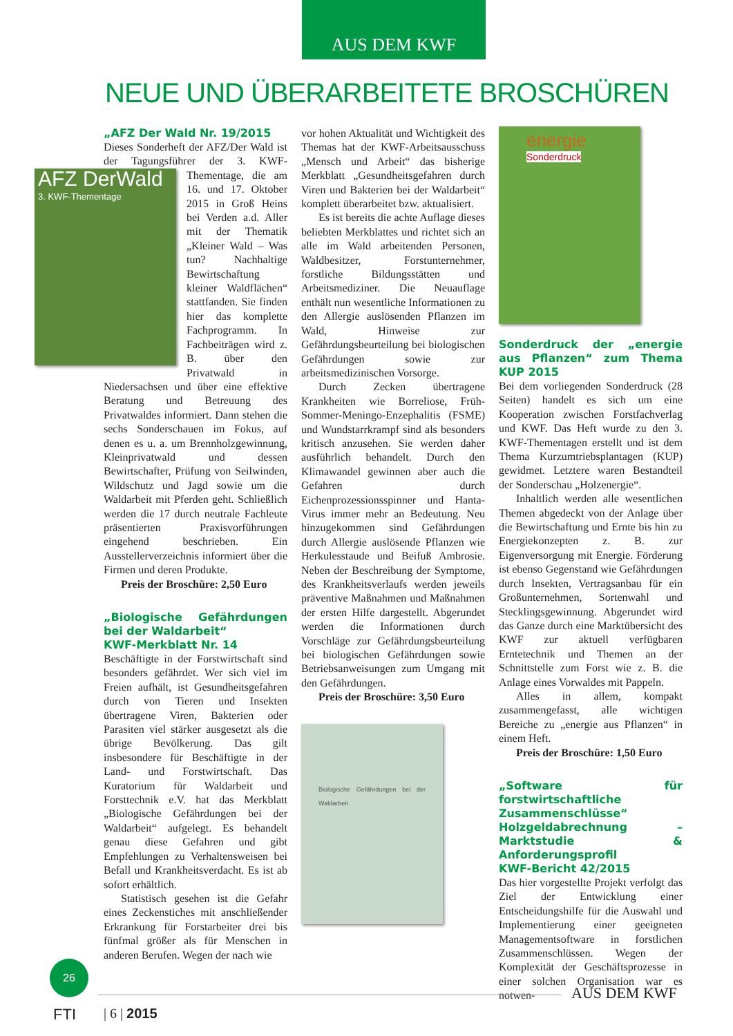AUS DEM KWF
NEUE UND ÜBERARBEITETE BROSCHÜREN
„AFZ Der Wald Nr. 19/2015
Dieses Sonderheft der AFZ/Der Wald ist der Tagungsführer der 3. KWF- AFZ DerWald
3. KWF-Thementage Thementage, die am 16. und 17. Oktober 2015 in Groß Heins bei Verden a.d. Aller mit der Thematik „Kleiner Wald – Was tun? Nachhaltige Bewirtschaftung kleiner Waldflächen“ stattfanden. Sie finden hier das komplette Fachprogramm. In Fachbeiträgen wird z. B. über den Privatwald in Niedersachsen und über eine effektive Beratung und Betreuung des Privatwaldes informiert. Dann stehen die sechs Sonderschauen im Fokus, auf denen es u. a. um Brennholzgewinnung, Kleinprivatwald und dessen Bewirtschafter, Prüfung von Seilwinden, Wildschutz und Jagd sowie um die Waldarbeit mit Pferden geht. Schließlich werden die 17 durch neutrale Fachleute präsentierten Praxisvorführungen eingehend beschrieben. Ein Ausstellerverzeichnis informiert über die Firmen und deren Produkte.
Preis der Broschüre: 2,50 Euro
„Biologische Gefährdungen bei der Waldarbeit“
KWF-Merkblatt Nr. 14
Beschäftigte in der Forstwirtschaft sind besonders gefährdet. Wer sich viel im Freien aufhält, ist Gesundheitsgefahren durch von Tieren und Insekten übertragene Viren, Bakterien oder Parasiten viel stärker ausgesetzt als die übrige Bevölkerung. Das gilt insbesondere für Beschäftigte in der Land- und Forstwirtschaft. Das Kuratorium für Waldarbeit und Forsttechnik e.V. hat das Merkblatt „Biologische Gefährdungen bei der Waldarbeit“ aufgelegt. Es behandelt genau diese Gefahren und gibt Empfehlungen zu Verhaltensweisen bei Befall und Krankheitsverdacht. Es ist ab sofort erhältlich.
Statistisch gesehen ist die Gefahr eines Zeckenstiches mit anschließender Erkrankung für Forstarbeiter drei bis fünfmal größer als für Menschen in anderen Berufen. Wegen der nach wie
vor hohen Aktualität und Wichtigkeit des Themas hat der KWF-Arbeitsausschuss „Mensch und Arbeit“ das bisherige Merkblatt „Gesundheitsgefahren durch Viren und Bakterien bei der Waldarbeit“ komplett überarbeitet bzw. aktualisiert.
Es ist bereits die achte Auflage dieses beliebten Merkblattes und richtet sich an alle im Wald arbeitenden Personen, Waldbesitzer, Forstunternehmer, forstliche Bildungsstätten und Arbeitsmediziner. Die Neuauflage enthält nun wesentliche Informationen zu den Allergie auslösenden Pflanzen im Wald, Hinweise zur Gefährdungsbeurteilung bei biologischen Gefährdungen sowie zur arbeitsmedizinischen Vorsorge.
Durch Zecken übertragene Krankheiten wie Borreliose, Früh-Sommer-Meningo-Enzephalitis (FSME) und Wundstarrkrampf sind als besonders kritisch anzusehen. Sie werden daher ausführlich behandelt. Durch den Klimawandel gewinnen aber auch die Gefahren durch Eichenprozessionsspinner und Hanta-Virus immer mehr an Bedeutung. Neu hinzugekommen sind Gefährdungen durch Allergie auslösende Pflanzen wie Herkulesstaude und Beifuß Ambrosie. Neben der Beschreibung der Symptome, des Krankheitsverlaufs werden jeweils präventive Maßnahmen und Maßnahmen der ersten Hilfe dargestellt. Abgerundet werden die Informationen durch Vorschläge zur Gefährdungsbeurteilung bei biologischen Gefährdungen sowie Betriebsanweisungen zum Umgang mit den Gefährdungen.
Preis der Broschüre: 3,50 Euro
Biologische Gefährdungen bei der Waldarbeit
energie
Sonderdruck
Sonderdruck der „energie aus Pflanzen“ zum Thema KUP 2015
Bei dem vorliegenden Sonderdruck (28 Seiten) handelt es sich um eine Kooperation zwischen Forstfachverlag und KWF. Das Heft wurde zu den 3. KWF-Thementagen erstellt und ist dem Thema Kurzumtriebsplantagen (KUP) gewidmet. Letztere waren Bestandteil der Sonderschau „Holzenergie“.
Inhaltlich werden alle wesentlichen Themen abgedeckt von der Anlage über die Bewirtschaftung und Ernte bis hin zu Energiekonzepten z. B. zur Eigenversorgung mit Energie. Förderung ist ebenso Gegenstand wie Gefährdungen durch Insekten, Vertragsanbau für ein Großunternehmen, Sortenwahl und Stecklingsgewinnung. Abgerundet wird das Ganze durch eine Marktübersicht des KWF zur aktuell verfügbaren Erntetechnik und Themen an der Schnittstelle zum Forst wie z. B. die Anlage eines Vorwaldes mit Pappeln.
Alles in allem, kompakt zusammengefasst, alle wichtigen Bereiche zu „energie aus Pflanzen“ in einem Heft.
Preis der Broschüre: 1,50 Euro
„Software für forstwirtschaftliche Zusammenschlüsse“
Holzgeldabrechnung – Marktstudie & Anforderungsprofil
KWF-Bericht 42/2015
Das hier vorgestellte Projekt verfolgt das Ziel der Entwicklung einer Entscheidungshilfe für die Auswahl und Implementierung einer geeigneten Managementsoftware in forstlichen Zusammenschlüssen. Wegen der Komplexität der Geschäftsprozesse in einer solchen Organisation war es notwen-
26
AUS DEM KWF
FTI | 6 | 2015